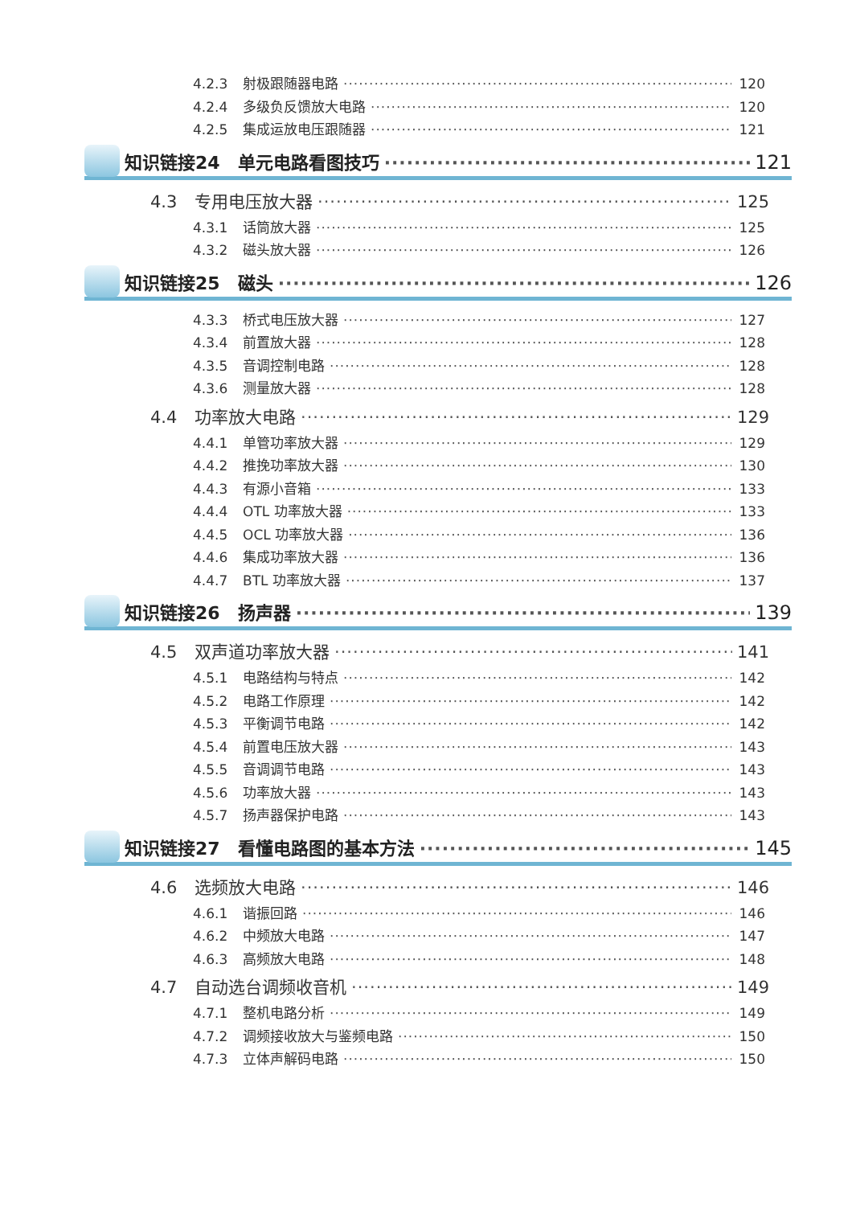4.2.3 射极跟随器电路 120
4.2.4 多级负反馈放大电路 120
4.2.5 集成运放电压跟随器 121
知识链接24　单元电路看图技巧 121
4.3 专用电压放大器 125
4.3.1 话筒放大器 125
4.3.2 磁头放大器 126
知识链接25　磁头 126
4.3.3 桥式电压放大器 127
4.3.4 前置放大器 128
4.3.5 音调控制电路 128
4.3.6 测量放大器 128
4.4 功率放大电路 129
4.4.1 单管功率放大器 129
4.4.2 推挽功率放大器 130
4.4.3 有源小音箱 133
4.4.4 OTL 功率放大器 133
4.4.5 OCL 功率放大器 136
4.4.6 集成功率放大器 136
4.4.7 BTL 功率放大器 137
知识链接26　扬声器 139
4.5 双声道功率放大器 141
4.5.1 电路结构与特点 142
4.5.2 电路工作原理 142
4.5.3 平衡调节电路 142
4.5.4 前置电压放大器 143
4.5.5 音调调节电路 143
4.5.6 功率放大器 143
4.5.7 扬声器保护电路 143
知识链接27　看懂电路图的基本方法 145
4.6 选频放大电路 146
4.6.1 谐振回路 146
4.6.2 中频放大电路 147
4.6.3 高频放大电路 148
4.7 自动选台调频收音机 149
4.7.1 整机电路分析 149
4.7.2 调频接收放大与鉴频电路 150
4.7.3 立体声解码电路 150